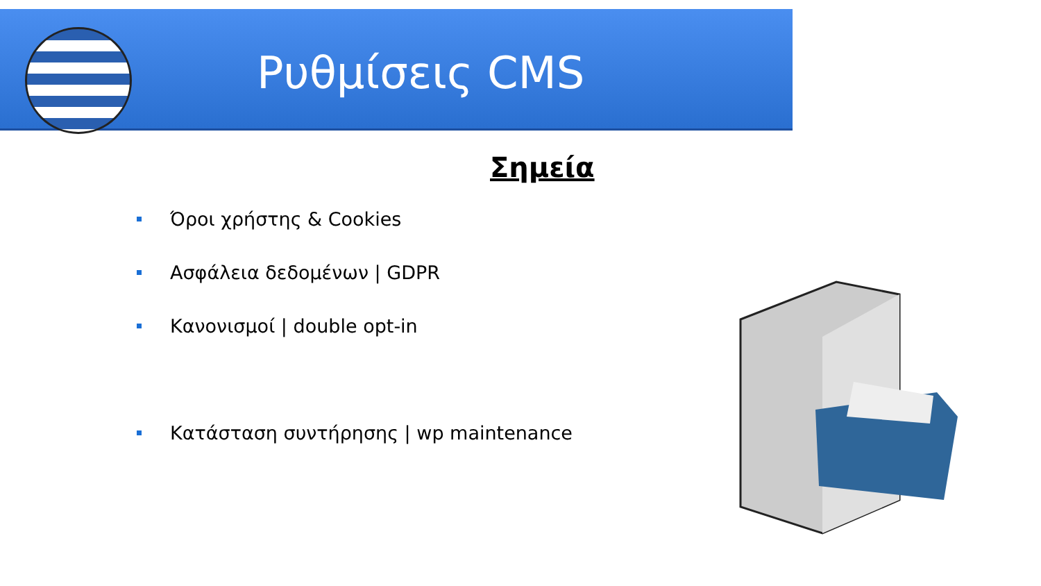Ρυθμίσεις CMS
Σημεία
Όροι χρήστης & Cookies
Ασφάλεια δεδομένων | GDPR
Κανονισμοί | double opt-in
Κατάσταση συντήρησης | wp maintenance